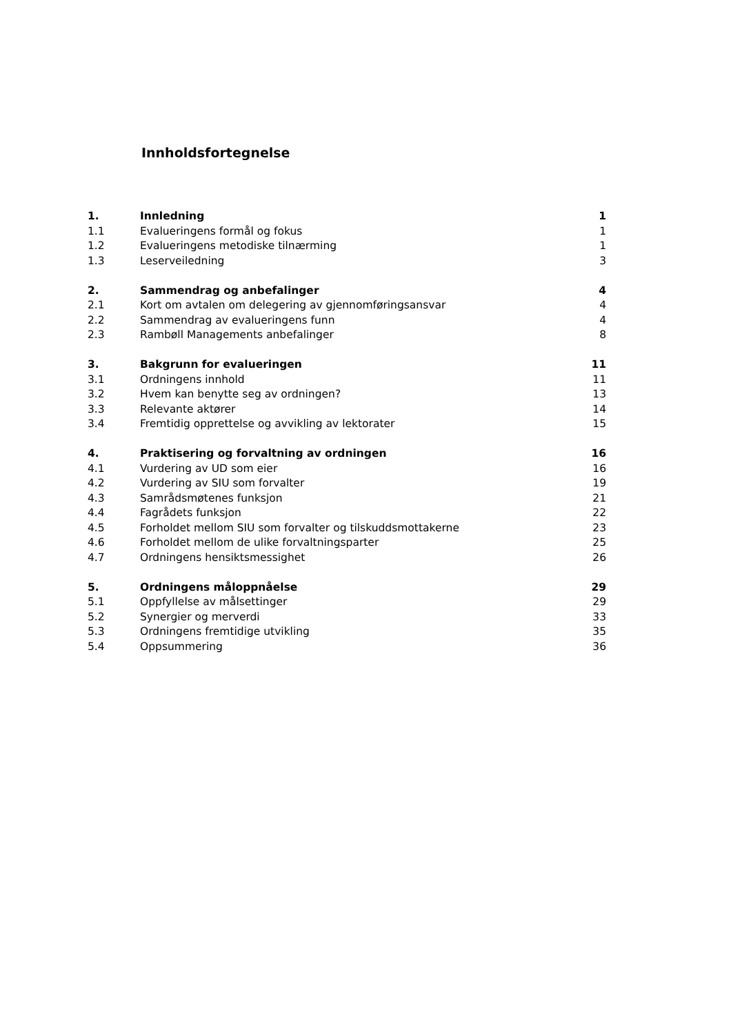Innholdsfortegnelse
| 1. | Innledning | 1 |
| 1.1 | Evalueringens formål og fokus | 1 |
| 1.2 | Evalueringens metodiske tilnærming | 1 |
| 1.3 | Leserveiledning | 3 |
| 2. | Sammendrag og anbefalinger | 4 |
| 2.1 | Kort om avtalen om delegering av gjennomføringsansvar | 4 |
| 2.2 | Sammendrag av evalueringens funn | 4 |
| 2.3 | Rambøll Managements anbefalinger | 8 |
| 3. | Bakgrunn for evalueringen | 11 |
| 3.1 | Ordningens innhold | 11 |
| 3.2 | Hvem kan benytte seg av ordningen? | 13 |
| 3.3 | Relevante aktører | 14 |
| 3.4 | Fremtidig opprettelse og avvikling av lektorater | 15 |
| 4. | Praktisering og forvaltning av ordningen | 16 |
| 4.1 | Vurdering av UD som eier | 16 |
| 4.2 | Vurdering av SIU som forvalter | 19 |
| 4.3 | Samrådsmøtenes funksjon | 21 |
| 4.4 | Fagrådets funksjon | 22 |
| 4.5 | Forholdet mellom SIU som forvalter og tilskuddsmottakerne | 23 |
| 4.6 | Forholdet mellom de ulike forvaltningsparter | 25 |
| 4.7 | Ordningens hensiktsmessighet | 26 |
| 5. | Ordningens måloppnåelse | 29 |
| 5.1 | Oppfyllelse av målsettinger | 29 |
| 5.2 | Synergier og merverdi | 33 |
| 5.3 | Ordningens fremtidige utvikling | 35 |
| 5.4 | Oppsummering | 36 |